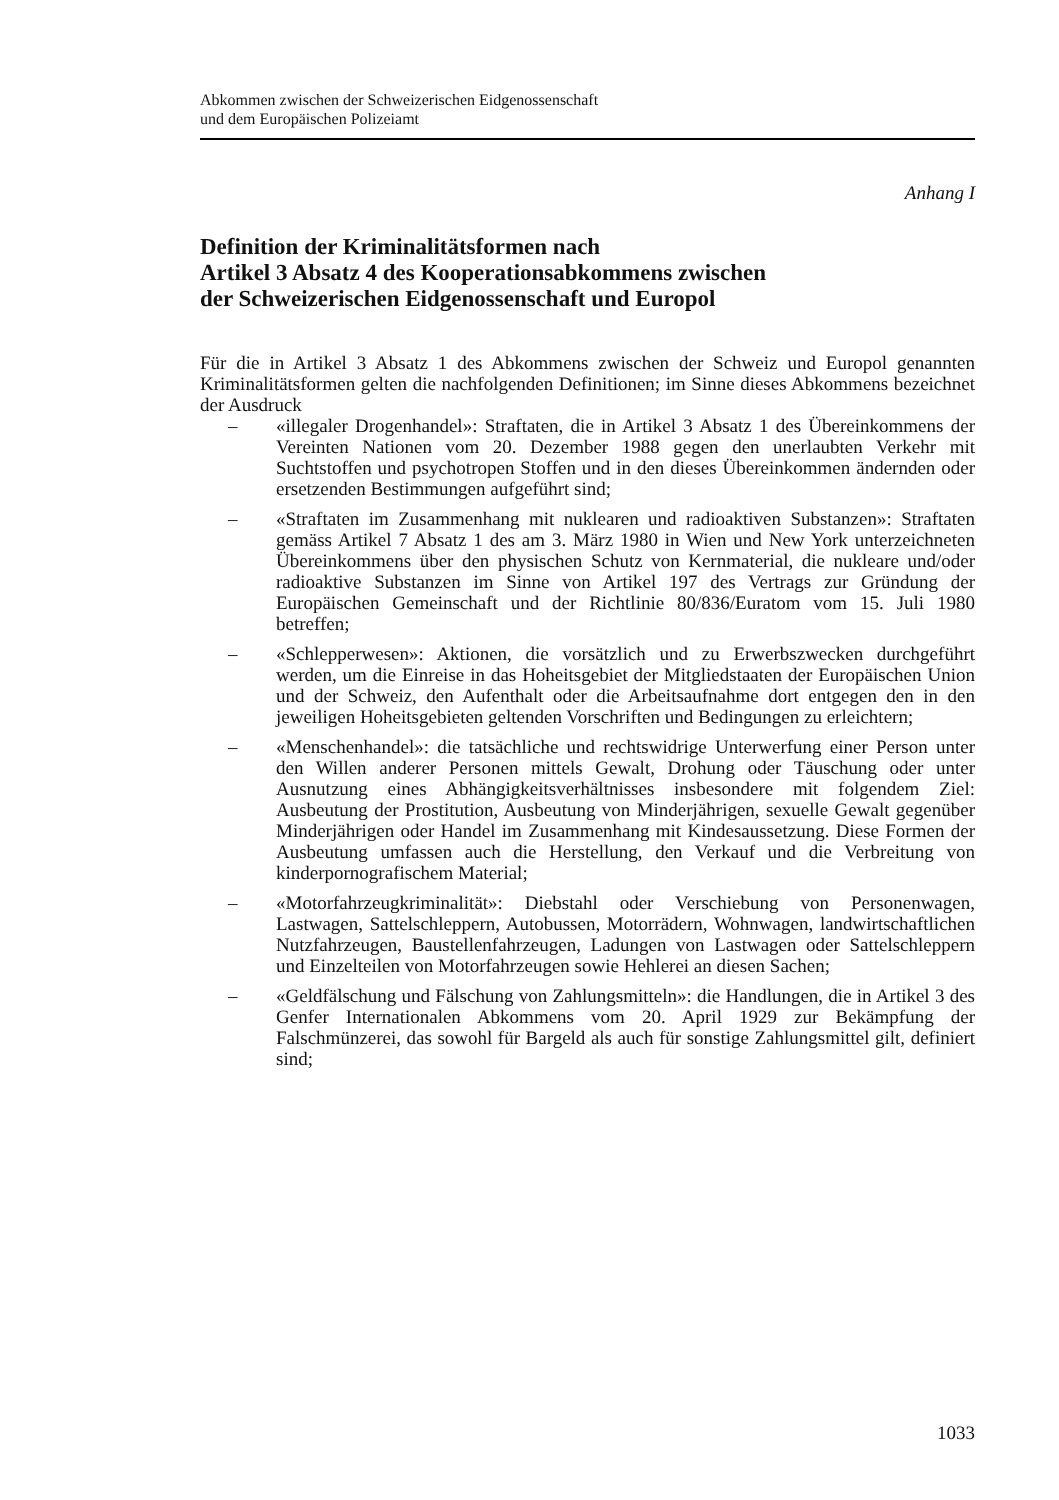Abkommen zwischen der Schweizerischen Eidgenossenschaft
und dem Europäischen Polizeiamt
Anhang I
Definition der Kriminalitätsformen nach
Artikel 3 Absatz 4 des Kooperationsabkommens zwischen
der Schweizerischen Eidgenossenschaft und Europol
Für die in Artikel 3 Absatz 1 des Abkommens zwischen der Schweiz und Europol genannten Kriminalitätsformen gelten die nachfolgenden Definitionen; im Sinne dieses Abkommens bezeichnet der Ausdruck
– «illegaler Drogenhandel»: Straftaten, die in Artikel 3 Absatz 1 des Übereinkommens der Vereinten Nationen vom 20. Dezember 1988 gegen den unerlaubten Verkehr mit Suchtstoffen und psychotropen Stoffen und in den dieses Übereinkommen ändernden oder ersetzenden Bestimmungen aufgeführt sind;
– «Straftaten im Zusammenhang mit nuklearen und radioaktiven Substanzen»: Straftaten gemäss Artikel 7 Absatz 1 des am 3. März 1980 in Wien und New York unterzeichneten Übereinkommens über den physischen Schutz von Kernmaterial, die nukleare und/oder radioaktive Substanzen im Sinne von Artikel 197 des Vertrags zur Gründung der Europäischen Gemeinschaft und der Richtlinie 80/836/Euratom vom 15. Juli 1980 betreffen;
– «Schlepperwesen»: Aktionen, die vorsätzlich und zu Erwerbszwecken durchgeführt werden, um die Einreise in das Hoheitsgebiet der Mitgliedstaaten der Europäischen Union und der Schweiz, den Aufenthalt oder die Arbeitsaufnahme dort entgegen den in den jeweiligen Hoheitsgebieten geltenden Vorschriften und Bedingungen zu erleichtern;
– «Menschenhandel»: die tatsächliche und rechtswidrige Unterwerfung einer Person unter den Willen anderer Personen mittels Gewalt, Drohung oder Täuschung oder unter Ausnutzung eines Abhängigkeitsverhältnisses insbesondere mit folgendem Ziel: Ausbeutung der Prostitution, Ausbeutung von Minderjährigen, sexuelle Gewalt gegenüber Minderjährigen oder Handel im Zusammenhang mit Kindesaussetzung. Diese Formen der Ausbeutung umfassen auch die Herstellung, den Verkauf und die Verbreitung von kinderpornografischem Material;
– «Motorfahrzeugkriminalität»: Diebstahl oder Verschiebung von Personenwagen, Lastwagen, Sattelschleppern, Autobussen, Motorrädern, Wohnwagen, landwirtschaftlichen Nutzfahrzeugen, Baustellenfahrzeugen, Ladungen von Lastwagen oder Sattelschleppern und Einzelteilen von Motorfahrzeugen sowie Hehlerei an diesen Sachen;
– «Geldfälschung und Fälschung von Zahlungsmitteln»: die Handlungen, die in Artikel 3 des Genfer Internationalen Abkommens vom 20. April 1929 zur Bekämpfung der Falschmünzerei, das sowohl für Bargeld als auch für sonstige Zahlungsmittel gilt, definiert sind;
1033